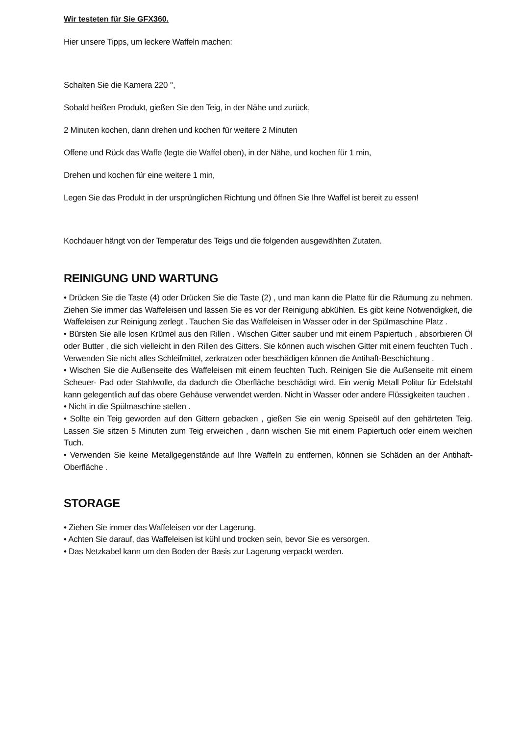Wir testeten für Sie GFX360.
Hier unsere Tipps, um leckere Waffeln machen:
Schalten Sie die Kamera 220 °,
Sobald heißen Produkt, gießen Sie den Teig, in der Nähe und zurück,
2 Minuten kochen, dann drehen und kochen für weitere 2 Minuten
Offene und Rück das Waffe (legte die Waffel oben), in der Nähe, und kochen für 1 min,
Drehen und kochen für eine weitere 1 min,
Legen Sie das Produkt in der ursprünglichen Richtung und öffnen Sie Ihre Waffel ist bereit zu essen!
Kochdauer hängt von der Temperatur des Teigs und die folgenden ausgewählten Zutaten.
REINIGUNG UND WARTUNG
• Drücken Sie die Taste (4) oder Drücken Sie die Taste (2) , und man kann die Platte für die Räumung zu nehmen. Ziehen Sie immer das Waffeleisen und lassen Sie es vor der Reinigung abkühlen. Es gibt keine Notwendigkeit, die Waffeleisen zur Reinigung zerlegt . Tauchen Sie das Waffeleisen in Wasser oder in der Spülmaschine Platz .
• Bürsten Sie alle losen Krümel aus den Rillen . Wischen Gitter sauber und mit einem Papiertuch , absorbieren Öl oder Butter , die sich vielleicht in den Rillen des Gitters. Sie können auch wischen Gitter mit einem feuchten Tuch . Verwenden Sie nicht alles Schleifmittel, zerkratzen oder beschädigen können die Antihaft-Beschichtung .
• Wischen Sie die Außenseite des Waffeleisen mit einem feuchten Tuch. Reinigen Sie die Außenseite mit einem Scheuer- Pad oder Stahlwolle, da dadurch die Oberfläche beschädigt wird. Ein wenig Metall Politur für Edelstahl kann gelegentlich auf das obere Gehäuse verwendet werden. Nicht in Wasser oder andere Flüssigkeiten tauchen .
• Nicht in die Spülmaschine stellen .
• Sollte ein Teig geworden auf den Gittern gebacken , gießen Sie ein wenig Speiseöl auf den gehärteten Teig. Lassen Sie sitzen 5 Minuten zum Teig erweichen , dann wischen Sie mit einem Papiertuch oder einem weichen Tuch.
• Verwenden Sie keine Metallgegenstände auf Ihre Waffeln zu entfernen, können sie Schäden an der Antihaft-Oberfläche .
STORAGE
• Ziehen Sie immer das Waffeleisen vor der Lagerung.
• Achten Sie darauf, das Waffeleisen ist kühl und trocken sein, bevor Sie es versorgen.
• Das Netzkabel kann um den Boden der Basis zur Lagerung verpackt werden.